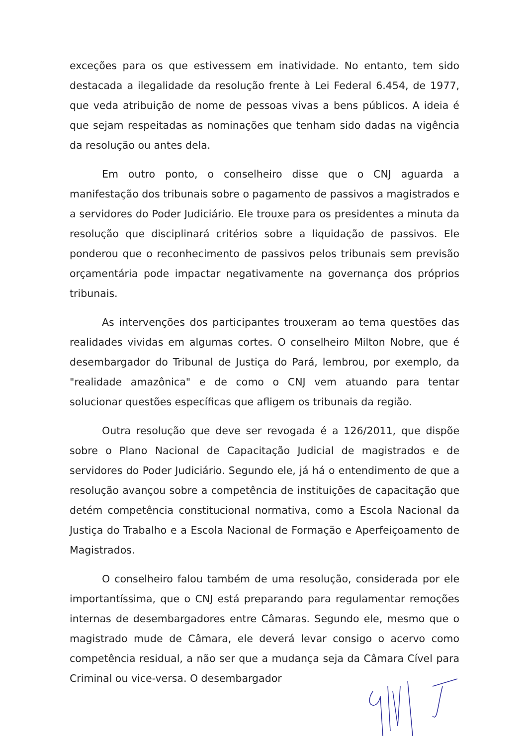exceções para os que estivessem em inatividade. No entanto, tem sido destacada a ilegalidade da resolução frente à Lei Federal 6.454, de 1977, que veda atribuição de nome de pessoas vivas a bens públicos. A ideia é que sejam respeitadas as nominações que tenham sido dadas na vigência da resolução ou antes dela.
Em outro ponto, o conselheiro disse que o CNJ aguarda a manifestação dos tribunais sobre o pagamento de passivos a magistrados e a servidores do Poder Judiciário. Ele trouxe para os presidentes a minuta da resolução que disciplinará critérios sobre a liquidação de passivos. Ele ponderou que o reconhecimento de passivos pelos tribunais sem previsão orçamentária pode impactar negativamente na governança dos próprios tribunais.
As intervenções dos participantes trouxeram ao tema questões das realidades vividas em algumas cortes. O conselheiro Milton Nobre, que é desembargador do Tribunal de Justiça do Pará, lembrou, por exemplo, da "realidade amazônica" e de como o CNJ vem atuando para tentar solucionar questões específicas que afligem os tribunais da região.
Outra resolução que deve ser revogada é a 126/2011, que dispõe sobre o Plano Nacional de Capacitação Judicial de magistrados e de servidores do Poder Judiciário. Segundo ele, já há o entendimento de que a resolução avançou sobre a competência de instituições de capacitação que detém competência constitucional normativa, como a Escola Nacional da Justiça do Trabalho e a Escola Nacional de Formação e Aperfeiçoamento de Magistrados.
O conselheiro falou também de uma resolução, considerada por ele importantíssima, que o CNJ está preparando para regulamentar remoções internas de desembargadores entre Câmaras. Segundo ele, mesmo que o magistrado mude de Câmara, ele deverá levar consigo o acervo como competência residual, a não ser que a mudança seja da Câmara Cível para Criminal ou vice-versa. O desembargador